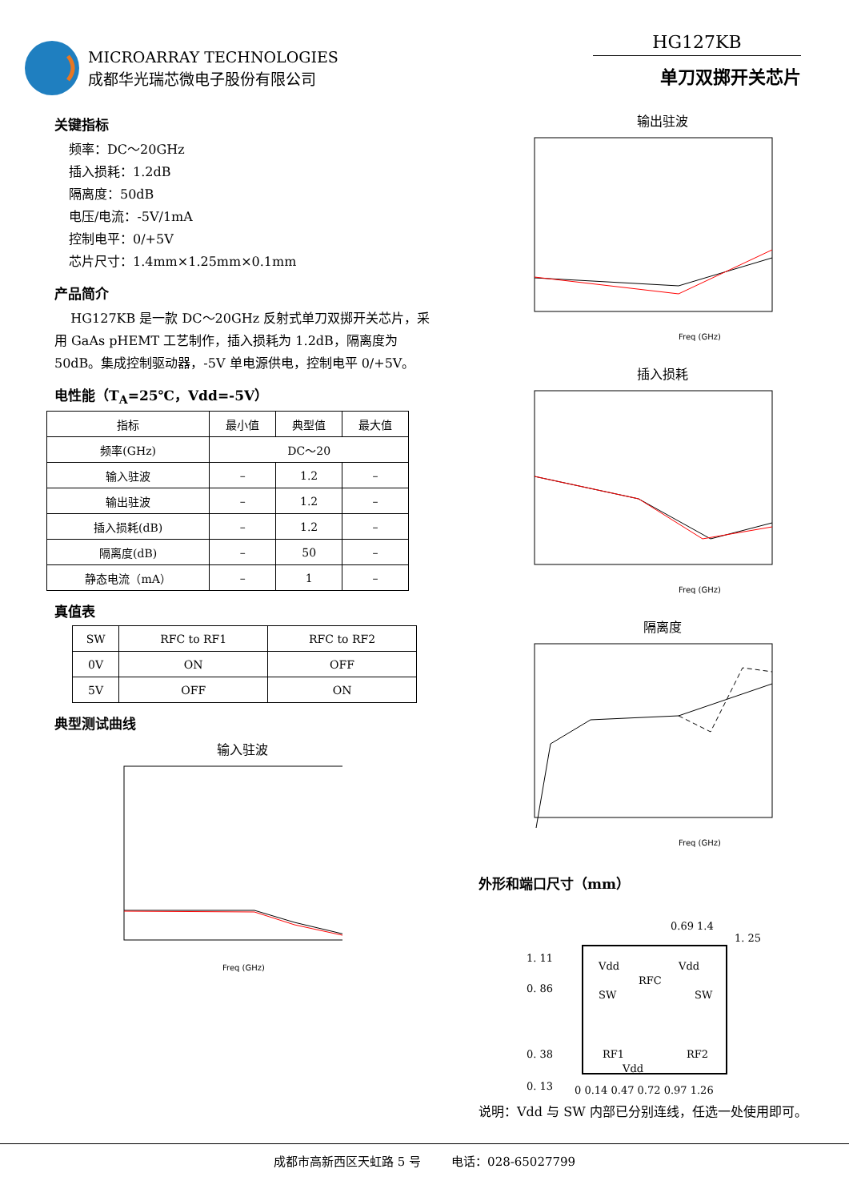MICROARRAY TECHNOLOGIES
成都华光瑞芯微电子股份有限公司
HG127KB
单刀双掷开关芯片
关键指标
频率：DC～20GHz
插入损耗：1.2dB
隔离度：50dB
电压/电流：-5V/1mA
控制电平：0/+5V
芯片尺寸：1.4mm×1.25mm×0.1mm
产品简介
HG127KB 是一款 DC～20GHz 反射式单刀双掷开关芯片，采用 GaAs pHEMT 工艺制作，插入损耗为 1.2dB，隔离度为 50dB。集成控制驱动器，-5V 单电源供电，控制电平 0/+5V。
电性能（T<sub>A</sub>=25℃，Vdd=-5V）
| 指标 | 最小值 | 典型值 | 最大值 |
| --- | --- | --- | --- |
| 频率(GHz) | DC～20 | | |
| 输入驻波 | – | 1.2 | – |
| 输出驻波 | – | 1.2 | – |
| 插入损耗(dB) | – | 1.2 | – |
| 隔离度(dB) | – | 50 | – |
| 静态电流（mA） | – | 1 | – |
真值表
| SW | RFC to RF1 | RFC to RF2 |
| --- | --- | --- |
| 0V | ON | OFF |
| 5V | OFF | ON |
典型测试曲线
输入驻波
Freq (GHz)
输出驻波
Freq (GHz)
插入损耗
Freq (GHz)
隔离度
Freq (GHz)
外形和端口尺寸（mm）
1. 11
0. 86
0. 38
0. 13
1. 25
Vdd
Vdd
RFC
SW
SW
RF1
RF2
Vdd
0 0.14 0.47 0.72 0.97 1.26
0.69 1.4
说明：Vdd 与 SW 内部已分别连线，任选一处使用即可。
成都市高新西区天虹路 5 号 电话：028-65027799